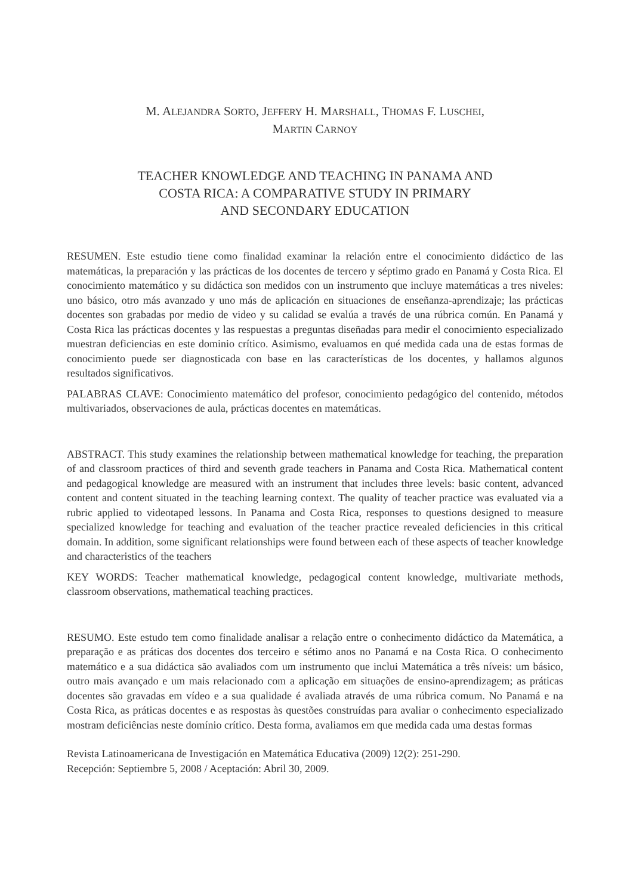M. ALEJANDRA SORTO, JEFFERY H. MARSHALL, THOMAS F. LUSCHEI,
MARTIN CARNOY
TEACHER KNOWLEDGE AND TEACHING IN PANAMA AND
COSTA RICA: A COMPARATIVE STUDY IN PRIMARY
AND SECONDARY EDUCATION
RESUMEN. Este estudio tiene como finalidad examinar la relación entre el conocimiento didáctico de las matemáticas, la preparación y las prácticas de los docentes de tercero y séptimo grado en Panamá y Costa Rica. El conocimiento matemático y su didáctica son medidos con un instrumento que incluye matemáticas a tres niveles: uno básico, otro más avanzado y uno más de aplicación en situaciones de enseñanza-aprendizaje; las prácticas docentes son grabadas por medio de video y su calidad se evalúa a través de una rúbrica común. En Panamá y Costa Rica las prácticas docentes y las respuestas a preguntas diseñadas para medir el conocimiento especializado muestran deficiencias en este dominio crítico. Asimismo, evaluamos en qué medida cada una de estas formas de conocimiento puede ser diagnosticada con base en las características de los docentes, y hallamos algunos resultados significativos.
PALABRAS CLAVE: Conocimiento matemático del profesor, conocimiento pedagógico del contenido, métodos multivariados, observaciones de aula, prácticas docentes en matemáticas.
ABSTRACT. This study examines the relationship between mathematical knowledge for teaching, the preparation of and classroom practices of third and seventh grade teachers in Panama and Costa Rica. Mathematical content and pedagogical knowledge are measured with an instrument that includes three levels: basic content, advanced content and content situated in the teaching learning context. The quality of teacher practice was evaluated via a rubric applied to videotaped lessons. In Panama and Costa Rica, responses to questions designed to measure specialized knowledge for teaching and evaluation of the teacher practice revealed deficiencies in this critical domain. In addition, some significant relationships were found between each of these aspects of teacher knowledge and characteristics of the teachers
KEY WORDS: Teacher mathematical knowledge, pedagogical content knowledge, multivariate methods, classroom observations, mathematical teaching practices.
RESUMO. Este estudo tem como finalidade analisar a relação entre o conhecimento didáctico da Matemática, a preparação e as práticas dos docentes dos terceiro e sétimo anos no Panamá e na Costa Rica. O conhecimento matemático e a sua didáctica são avaliados com um instrumento que inclui Matemática a três níveis: um básico, outro mais avançado e um mais relacionado com a aplicação em situações de ensino-aprendizagem; as práticas docentes são gravadas em vídeo e a sua qualidade é avaliada através de uma rúbrica comum. No Panamá e na Costa Rica, as práticas docentes e as respostas às questões construídas para avaliar o conhecimento especializado mostram deficiências neste domínio crítico. Desta forma, avaliamos em que medida cada uma destas formas
Revista Latinoamericana de Investigación en Matemática Educativa (2009) 12(2): 251-290.
Recepción: Septiembre 5, 2008 / Aceptación: Abril 30, 2009.